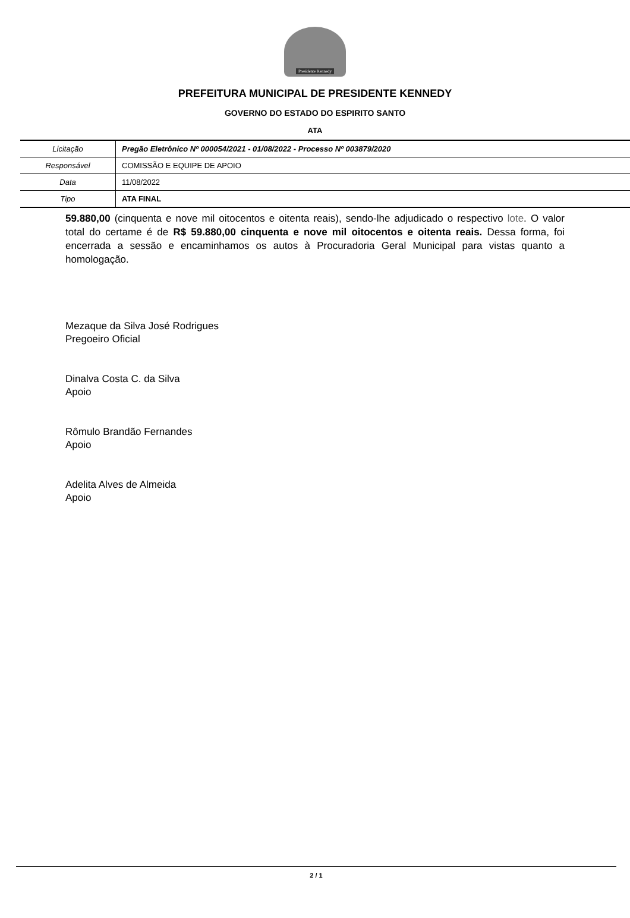Presidente Kennedy
PREFEITURA MUNICIPAL DE PRESIDENTE KENNEDY
GOVERNO DO ESTADO DO ESPIRITO SANTO
ATA
| Licitação | Pregão Eletrônico Nº 000054/2021 - 01/08/2022 - Processo Nº 003879/2020 |
| Responsável | COMISSÃO E EQUIPE DE APOIO |
| Data | 11/08/2022 |
| Tipo | ATA FINAL |
59.880,00 (cinquenta e nove mil oitocentos e oitenta reais), sendo-lhe adjudicado o respectivo lote. O valor total do certame é de R$ 59.880,00 cinquenta e nove mil oitocentos e oitenta reais. Dessa forma, foi encerrada a sessão e encaminhamos os autos à Procuradoria Geral Municipal para vistas quanto a homologação.
Mezaque da Silva José Rodrigues
Pregoeiro Oficial
Dinalva Costa C. da Silva
Apoio
Rômulo Brandão Fernandes
Apoio
Adelita Alves de Almeida
Apoio
2 / 1